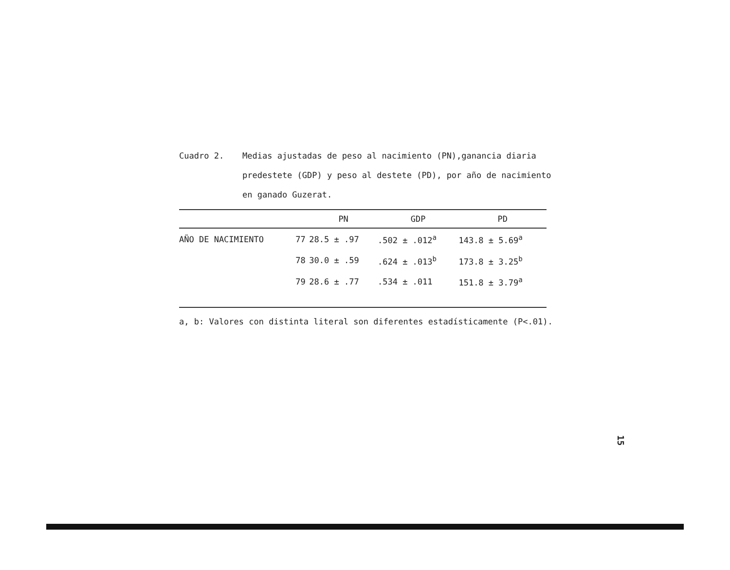Cuadro 2. Medias ajustadas de peso al nacimiento (PN),ganancia diaria predestete (GDP) y peso al destete (PD), por año de nacimiento en ganado Guzerat.
| | | PN | GDP | PD |
| --- | --- | --- | --- | --- |
| AÑO DE NACIMIENTO | 77 | 28.5 ± .97 | .502 ± .012<sup>a</sup> | 143.8 ± 5.69<sup>a</sup> |
| | 78 | 30.0 ± .59 | .624 ± .013<sup>b</sup> | 173.8 ± 3.25<sup>b</sup> |
| | 79 | 28.6 ± .77 | .534 ± .011 | 151.8 ± 3.79<sup>a</sup> |
a, b: Valores con distinta literal son diferentes estadísticamente (P<.01).
15